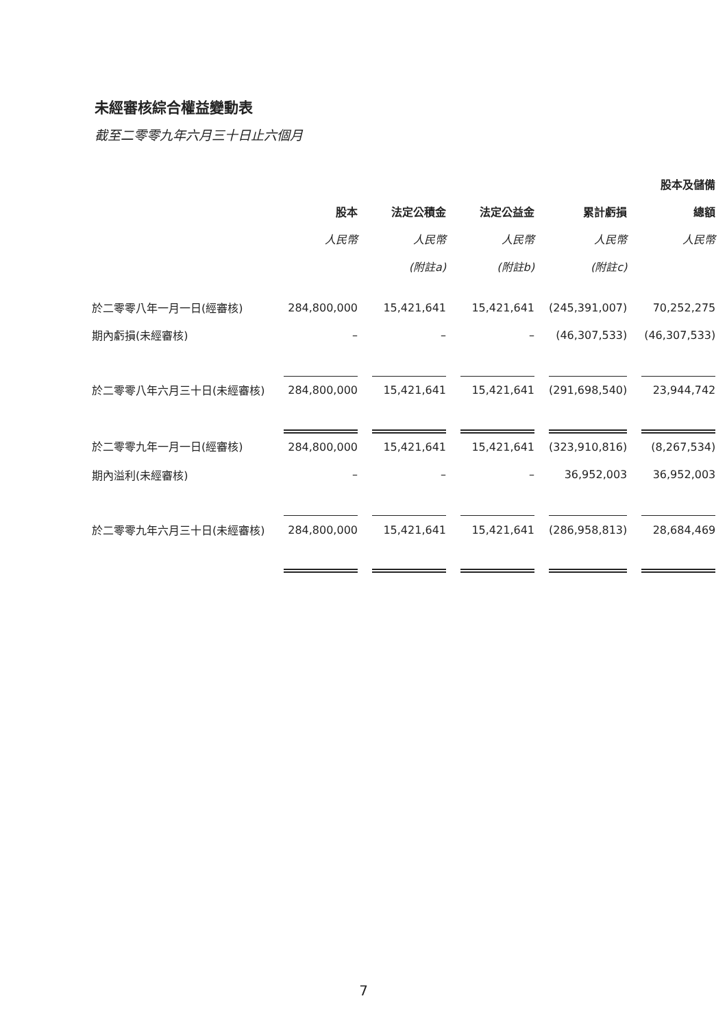未經審核綜合權益變動表
截至二零零九年六月三十日止六個月
| | | | | | | | | | 股本及儲備 |
| --- | --- | --- | --- | --- | --- | --- | --- | --- | --- |
| | 股本 | | 法定公積金 | | 法定公益金 | | 累計虧損 | | 總額 |
| | 人民幣 | | 人民幣 | | 人民幣 | | 人民幣 | | 人民幣 |
| | | | (附註a) | | (附註b) | | (附註c) | | |
| 於二零零八年一月一日(經審核) | 284,800,000 | | 15,421,641 | | 15,421,641 | | (245,391,007) | | 70,252,275 |
| 期內虧損(未經審核) | – | | – | | – | | (46,307,533) | | (46,307,533) |
| 於二零零八年六月三十日(未經審核) | 284,800,000 | | 15,421,641 | | 15,421,641 | | (291,698,540) | | 23,944,742 |
| 於二零零九年一月一日(經審核) | 284,800,000 | | 15,421,641 | | 15,421,641 | | (323,910,816) | | (8,267,534) |
| 期內溢利(未經審核) | – | | – | | – | | 36,952,003 | | 36,952,003 |
| 於二零零九年六月三十日(未經審核) | 284,800,000 | | 15,421,641 | | 15,421,641 | | (286,958,813) | | 28,684,469 |
7